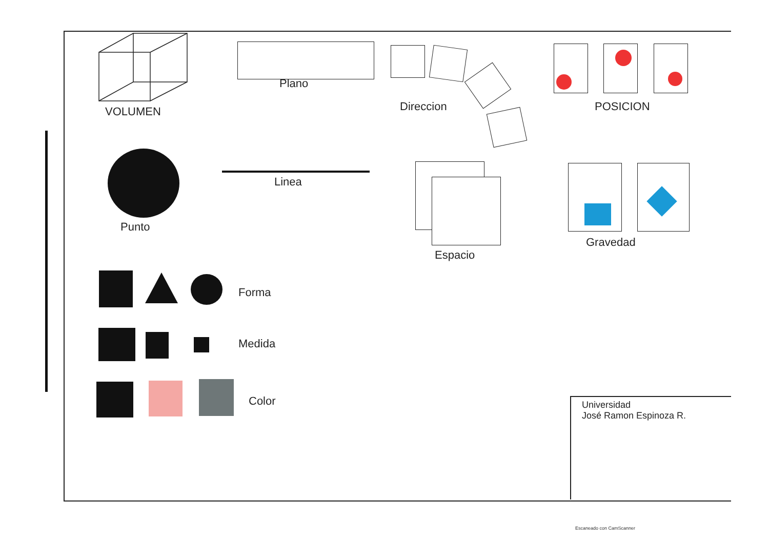VOLUMEN
Plano
Direccion POSICION
Punto
Linea
Espacio
Gravedad
Forma
Medida
Color
Universidad
José Ramon Espinoza R.
Escaneado con CamScanner